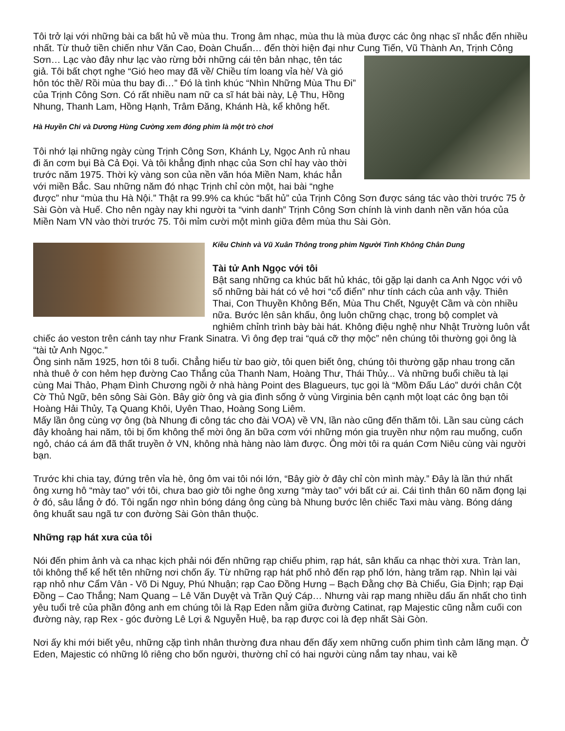Tôi trở lại với những bài ca bất hủ về mùa thu. Trong âm nhạc, mùa thu là mùa được các ông nhạc sĩ nhắc đến nhiều nhất. Từ thuở tiền chiến như Văn Cao, Đoàn Chuẩn… đến thời hiện đại như Cung Tiến, Vũ Thành An, Trịnh Công Sơn… Lạc vào đây như lạc vào rừng bởi những cái tên bản nhạc, tên tác giả. Tôi bất chợt nghe “Gió heo may đã về/ Chiều tím loang vỉa hè/ Và gió hôn tóc thề/ Rồi mùa thu bay đi…” Đó là tình khúc “Nhìn Những Mùa Thu Đi” của Trịnh Công Sơn. Có rất nhiều nam nữ ca sĩ hát bài này, Lệ Thu, Hồng Nhung, Thanh Lam, Hồng Hạnh, Trâm Đăng, Khánh Hà, kể không hết.
Hà Huyền Chi và Dương Hùng Cường xem đóng phim là một trò chơi
Tôi nhớ lại những ngày cùng Trịnh Công Sơn, Khánh Ly, Ngọc Anh rủ nhau đi ăn cơm bụi Bà Cả Đọi. Và tôi khẳng định nhạc của Sơn chỉ hay vào thời trước năm 1975. Thời kỳ vàng son của nền văn hóa Miền Nam, khác hẳn với miền Bắc. Sau những năm đó nhạc Trịnh chỉ còn một, hai bài “nghe được” như “mùa thu Hà Nội.” Thật ra 99.9% ca khúc “bất hủ” của Trịnh Công Sơn được sáng tác vào thời trước 75 ở Sài Gòn và Huế. Cho nên ngày nay khi người ta “vinh danh” Trịnh Công Sơn chính là vinh danh nền văn hóa của Miền Nam VN vào thời trước 75. Tôi mỉm cười một mình giữa đêm mùa thu Sài Gòn.
Kiều Chinh và Vũ Xuân Thông trong phim Người Tình Không Chân Dung
Tài tử Anh Ngọc với tôi
Bật sang những ca khúc bất hủ khác, tôi gặp lại danh ca Anh Ngọc với vô số những bài hát có vẻ hơi “cổ điển” như tính cách của anh vậy. Thiên Thai, Con Thuyền Không Bến, Mùa Thu Chết, Nguyệt Cầm và còn nhiều nữa. Bước lên sân khấu, ông luôn chững chạc, trong bộ complet và nghiêm chỉnh trình bày bài hát. Không điệu nghệ như Nhật Trường luôn vắt chiếc áo veston trên cánh tay như Frank Sinatra. Vì ông đẹp trai “quá cỡ thợ mộc” nên chúng tôi thường gọi ông là “tài tử Anh Ngọc.”
Ông sinh năm 1925, hơn tôi 8 tuổi. Chẳng hiểu từ bao giờ, tôi quen biết ông, chúng tôi thường gặp nhau trong căn nhà thuê ở con hẻm hẹp đường Cao Thắng của Thanh Nam, Hoàng Thư, Thái Thủy... Và những buổi chiều tà lại cùng Mai Thảo, Phạm Đình Chương ngồi ở nhà hàng Point des Blagueurs, tục gọi là “Mồm Đấu Láo” dưới chân Cột Cờ Thủ Ngữ, bên sông Sài Gòn. Bây giờ ông và gia đình sống ở vùng Virginia bên cạnh một loạt các ông bạn tôi Hoàng Hải Thủy, Tạ Quang Khôi, Uyên Thao, Hoàng Song Liêm.
Mấy lần ông cùng vợ ông (bà Nhung đi công tác cho đài VOA) về VN, lần nào cũng đến thăm tôi. Lần sau cùng cách đây khoảng hai năm, tôi bị ốm không thể mời ông ăn bữa cơm với những món gia truyền như nộm rau muống, cuốn ngỏ, cháo cá ám đã thất truyền ở VN, không nhà hàng nào làm được. Ông mời tôi ra quán Cơm Niêu cùng vài người bạn.
Trước khi chia tay, đứng trên vỉa hè, ông ôm vai tôi nói lớn, “Bây giờ ở đây chỉ còn mình mày.” Đây là lần thứ nhất ông xưng hô “mày tao” với tôi, chưa bao giờ tôi nghe ông xưng “mày tao” với bất cứ ai. Cái tình thân 60 năm đọng lại ở đó, sâu lắng ở đó. Tôi ngẩn ngơ nhìn bóng dáng ông cùng bà Nhung bước lên chiếc Taxi màu vàng. Bóng dáng ông khuất sau ngã tư con đường Sài Gòn thân thuộc.
Những rạp hát xưa của tôi
Nói đến phim ảnh và ca nhạc kịch phải nói đến những rạp chiếu phim, rạp hát, sân khấu ca nhạc thời xưa. Tràn lan, tôi không thể kể hết tên những nơi chốn ấy. Từ những rạp hát phố nhỏ đến rạp phố lớn, hàng trăm rạp. Nhìn lại vài rạp nhỏ như Cẩm Vân - Võ Di Nguy, Phú Nhuận; rạp Cao Đồng Hưng – Bạch Đằng chợ Bà Chiểu, Gia Định; rạp Đại Đồng – Cao Thắng; Nam Quang – Lê Văn Duyệt và Trần Quý Cáp… Nhưng vài rạp mang nhiều dấu ấn nhất cho tình yêu tuổi trẻ của phần đông anh em chúng tôi là Rạp Eden nằm giữa đường Catinat, rạp Majestic cũng nằm cuối con đường này, rạp Rex - góc đường Lê Lợi & Nguyễn Huệ, ba rạp được coi là đẹp nhất Sài Gòn.
Nơi ấy khi mới biết yêu, những cặp tình nhân thường đưa nhau đến đấy xem những cuốn phim tình cảm lãng mạn. Ở Eden, Majestic có những lô riêng cho bốn người, thường chỉ có hai người cùng nắm tay nhau, vai kề